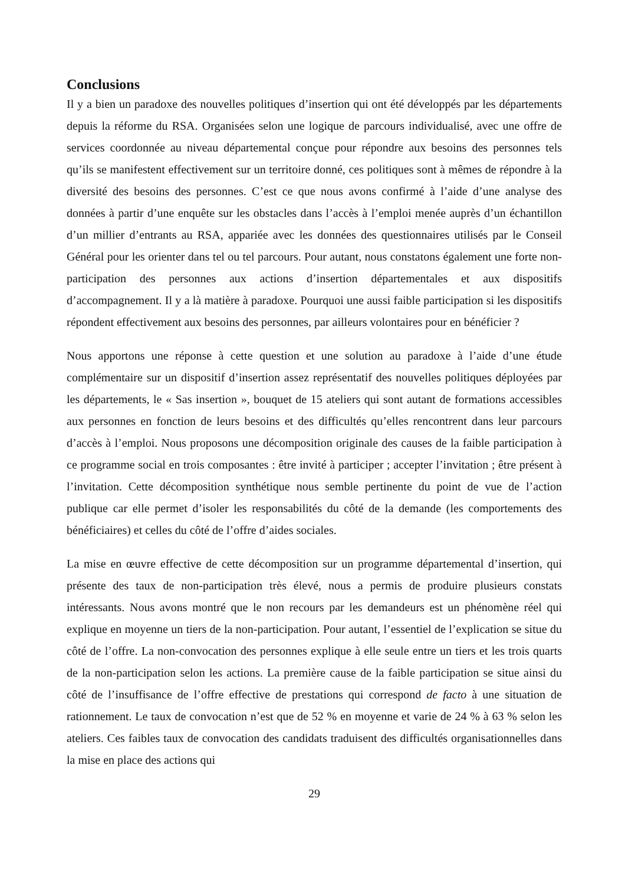Conclusions
Il y a bien un paradoxe des nouvelles politiques d’insertion qui ont été développés par les départements depuis la réforme du RSA. Organisées selon une logique de parcours individualisé, avec une offre de services coordonnée au niveau départemental conçue pour répondre aux besoins des personnes tels qu’ils se manifestent effectivement sur un territoire donné, ces politiques sont à mêmes de répondre à la diversité des besoins des personnes. C’est ce que nous avons confirmé à l’aide d’une analyse des données à partir d’une enquête sur les obstacles dans l’accès à l’emploi menée auprès d’un échantillon d’un millier d’entrants au RSA, appariée avec les données des questionnaires utilisés par le Conseil Général pour les orienter dans tel ou tel parcours. Pour autant, nous constatons également une forte non-participation des personnes aux actions d’insertion départementales et aux dispositifs d’accompagnement. Il y a là matière à paradoxe. Pourquoi une aussi faible participation si les dispositifs répondent effectivement aux besoins des personnes, par ailleurs volontaires pour en bénéficier ?
Nous apportons une réponse à cette question et une solution au paradoxe à l’aide d’une étude complémentaire sur un dispositif d’insertion assez représentatif des nouvelles politiques déployées par les départements, le « Sas insertion », bouquet de 15 ateliers qui sont autant de formations accessibles aux personnes en fonction de leurs besoins et des difficultés qu’elles rencontrent dans leur parcours d’accès à l’emploi. Nous proposons une décomposition originale des causes de la faible participation à ce programme social en trois composantes : être invité à participer ; accepter l’invitation ; être présent à l’invitation. Cette décomposition synthétique nous semble pertinente du point de vue de l’action publique car elle permet d’isoler les responsabilités du côté de la demande (les comportements des bénéficiaires) et celles du côté de l’offre d’aides sociales.
La mise en œuvre effective de cette décomposition sur un programme départemental d’insertion, qui présente des taux de non-participation très élevé, nous a permis de produire plusieurs constats intéressants. Nous avons montré que le non recours par les demandeurs est un phénomène réel qui explique en moyenne un tiers de la non-participation. Pour autant, l’essentiel de l’explication se situe du côté de l’offre. La non-convocation des personnes explique à elle seule entre un tiers et les trois quarts de la non-participation selon les actions. La première cause de la faible participation se situe ainsi du côté de l’insuffisance de l’offre effective de prestations qui correspond de facto à une situation de rationnement. Le taux de convocation n’est que de 52 % en moyenne et varie de 24 % à 63 % selon les ateliers. Ces faibles taux de convocation des candidats traduisent des difficultés organisationnelles dans la mise en place des actions qui
29